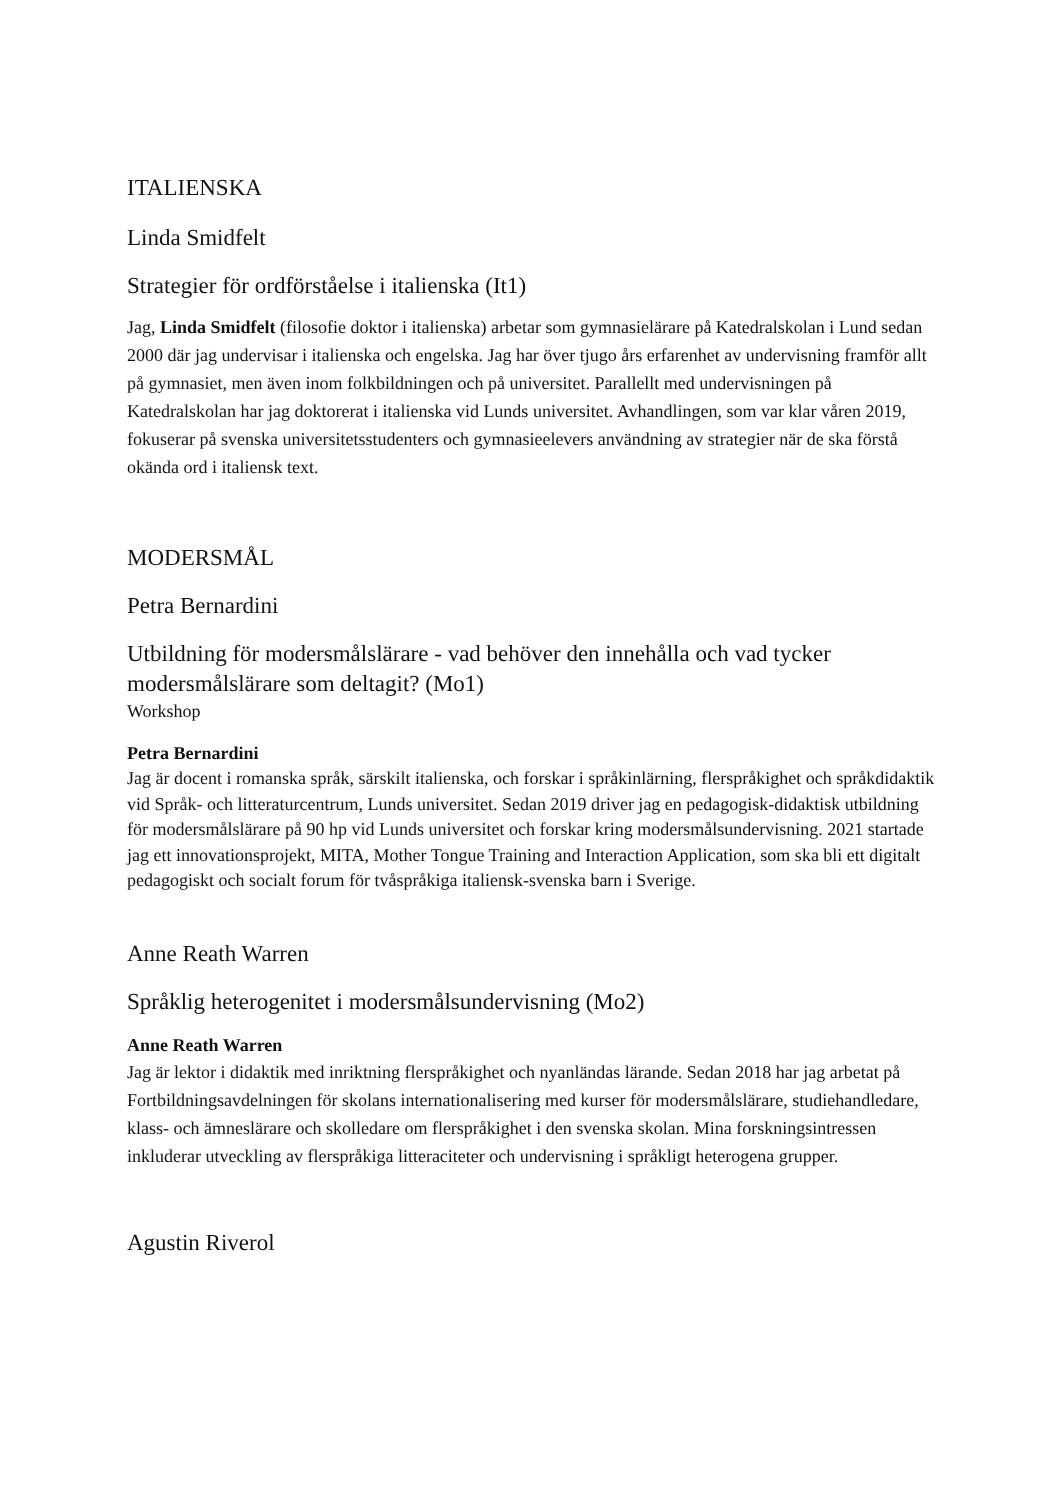ITALIENSKA
Linda Smidfelt
Strategier för ordförståelse i italienska (It1)
Jag, Linda Smidfelt (filosofie doktor i italienska) arbetar som gymnasielärare på Katedralskolan i Lund sedan 2000 där jag undervisar i italienska och engelska. Jag har över tjugo års erfarenhet av undervisning framför allt på gymnasiet, men även inom folkbildningen och på universitet. Parallellt med undervisningen på Katedralskolan har jag doktorerat i italienska vid Lunds universitet. Avhandlingen, som var klar våren 2019, fokuserar på svenska universitetsstudenters och gymnasieelevers användning av strategier när de ska förstå okända ord i italiensk text.
MODERSMÅL
Petra Bernardini
Utbildning för modersmålslärare - vad behöver den innehålla och vad tycker modersmålslärare som deltagit? (Mo1)
Workshop
Petra Bernardini
Jag är docent i romanska språk, särskilt italienska, och forskar i språkinlärning, flerspråkighet och språkdidaktik vid Språk- och litteraturcentrum, Lunds universitet. Sedan 2019 driver jag en pedagogisk-didaktisk utbildning för modersmålslärare på 90 hp vid Lunds universitet och forskar kring modersmålsundervisning. 2021 startade jag ett innovationsprojekt, MITA, Mother Tongue Training and Interaction Application, som ska bli ett digitalt pedagogiskt och socialt forum för tvåspråkiga italiensk-svenska barn i Sverige.
Anne Reath Warren
Språklig heterogenitet i modersmålsundervisning (Mo2)
Anne Reath Warren
Jag är lektor i didaktik med inriktning flerspråkighet och nyanländas lärande. Sedan 2018 har jag arbetat på Fortbildningsavdelningen för skolans internationalisering med kurser för modersmålslärare, studiehandledare, klass- och ämneslärare och skolledare om flerspråkighet i den svenska skolan. Mina forskningsintressen inkluderar utveckling av flerspråkiga litteraciteter och undervisning i språkligt heterogena grupper.
Agustin Riverol